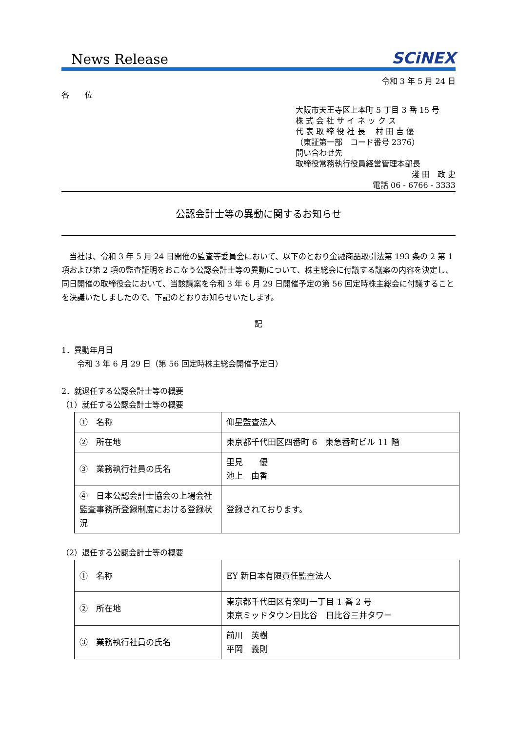News Release SCiNEX
令和 3 年 5 月 24 日
各　　位
大阪市天王寺区上本町 5 丁目 3 番 15 号
株 式 会 社 サ イ ネ ッ ク ス
代 表 取 締 役 社 長　 村 田 吉 優
（東証第一部　コード番号 2376）
問い合わせ先
取締役常務執行役員経営管理本部長
淺 田　政 史
電話 06 - 6766 - 3333
公認会計士等の異動に関するお知らせ
　当社は、令和 3 年 5 月 24 日開催の監査等委員会において、以下のとおり金融商品取引法第 193 条の 2 第 1 項および第 2 項の監査証明をおこなう公認会計士等の異動について、株主総会に付議する議案の内容を決定し、同日開催の取締役会において、当該議案を令和 3 年 6 月 29 日開催予定の第 56 回定時株主総会に付議することを決議いたしましたので、下記のとおりお知らせいたします。
記
1．異動年月日
　　令和 3 年 6 月 29 日（第 56 回定時株主総会開催予定日）
2．就退任する公認会計士等の概要
（1）就任する公認会計士等の概要
| ① 名称 | 仰星監査法人 |
| ② 所在地 | 東京都千代田区四番町 6 東急番町ビル 11 階 |
| ③ 業務執行社員の氏名 | 里見 優 池上 由香 |
| ④ 日本公認会計士協会の上場会社監査事務所登録制度における登録状況 | 登録されております。 |
（2）退任する公認会計士等の概要
| ① 名称 | EY 新日本有限責任監査法人 |
| ② 所在地 | 東京都千代田区有楽町一丁目 1 番 2 号 東京ミッドタウン日比谷 日比谷三井タワー |
| ③ 業務執行社員の氏名 | 前川 英樹 平岡 義則 |